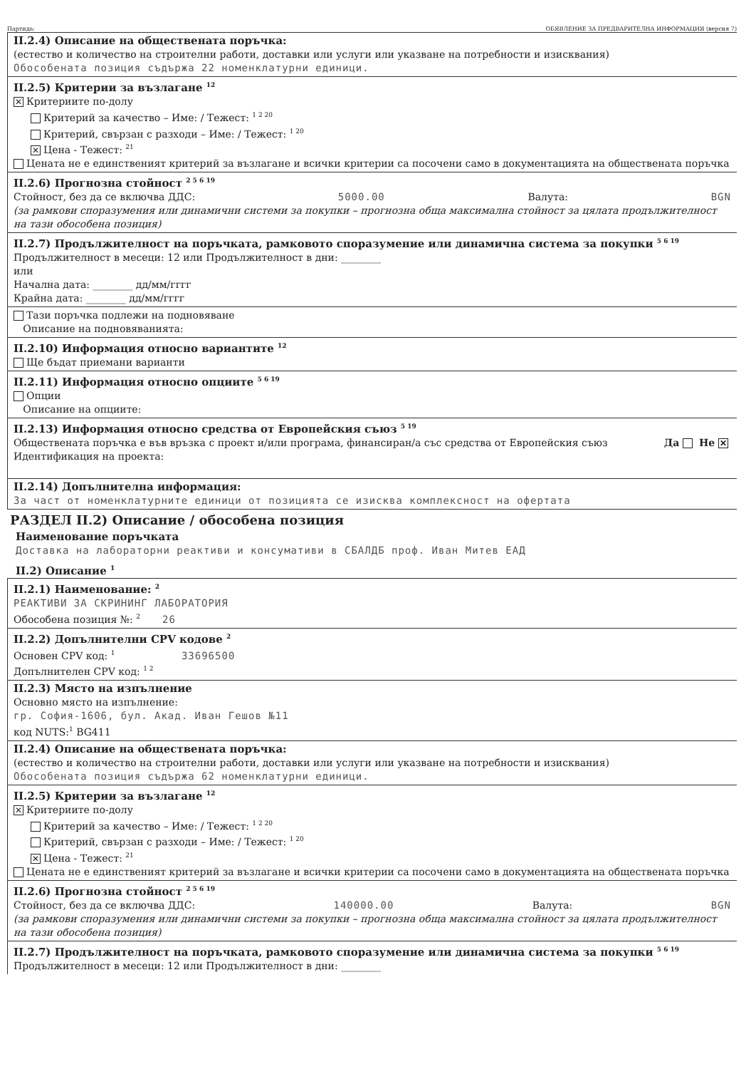Партида: ОБЯВЛЕНИЕ ЗА ПРЕДВАРИТЕЛНА ИНФОРМАЦИЯ (версия 7)
II.2.4) Описание на обществената поръчка:
(естество и количество на строителни работи, доставки или услуги или указване на потребности и изисквания)
Обособената позиция съдържа 22 номенклатурни единици.
II.2.5) Критерии за възлагане <sup>12</sup>
✕ Критериите по-долу
Критерий за качество – Име: / Тежест: <sup>1 2 20</sup>
Критерий, свързан с разходи – Име: / Тежест: <sup>1 20</sup>
✕ Цена - Тежест: <sup>21</sup>
Цената не е единственият критерий за възлагане и всички критерии са посочени само в документацията на обществената поръчка
II.2.6) Прогнозна стойност <sup>2 5 6 19</sup>
Стойност, без да се включва ДДС: 5000.00 Валута: BGN
(за рамкови споразумения или динамични системи за покупки – прогнозна обща максимална стойност за цялата продължителност на тази обособена позиция)
II.2.7) Продължителност на поръчката, рамковото споразумение или динамична система за покупки <sup>5 6 19</sup>
Продължителност в месеци: 12 или Продължителност в дни: ________
или
Начална дата: ________ дд/мм/гггг
Крайна дата: ________ дд/мм/гггг
Тази поръчка подлежи на подновяване
Описание на подновяванията:
II.2.10) Информация относно вариантите <sup>12</sup>
Ще бъдат приемани варианти
II.2.11) Информация относно опциите <sup>5 6 19</sup>
Опции
Описание на опциите:
II.2.13) Информация относно средства от Европейския съюз <sup>5 19</sup>
Обществената поръчка е във връзка с проект и/или програма, финансиран/а със средства от Европейския съюз Да Не ✕
Идентификация на проекта:
II.2.14) Допълнителна информация:
За част от номенклатурните единици от позицията се изисква комплексност на офертата
РАЗДЕЛ II.2) Описание / обособена позиция
Наименование поръчката
Доставка на лабораторни реактиви и консумативи в СБАЛДБ проф. Иван Митев ЕАД
II.2) Описание <sup>1</sup>
II.2.1) Наименование: <sup>2</sup>
РЕАКТИВИ ЗА СКРИНИНГ ЛАБОРАТОРИЯ
Обособена позиция №: <sup>2</sup> 26
II.2.2) Допълнителни CPV кодове <sup>2</sup>
Основен CPV код: <sup>1</sup> 33696500
Допълнителен CPV код: <sup>1 2</sup>
II.2.3) Място на изпълнение
Основно място на изпълнение:
гр. София-1606, бул. Акад. Иван Гешов №11
код NUTS:<sup>1</sup> BG411
II.2.4) Описание на обществената поръчка:
(естество и количество на строителни работи, доставки или услуги или указване на потребности и изисквания)
Обособената позиция съдържа 62 номенклатурни единици.
II.2.5) Критерии за възлагане <sup>12</sup>
✕ Критериите по-долу
Критерий за качество – Име: / Тежест: <sup>1 2 20</sup>
Критерий, свързан с разходи – Име: / Тежест: <sup>1 20</sup>
✕ Цена - Тежест: <sup>21</sup>
Цената не е единственият критерий за възлагане и всички критерии са посочени само в документацията на обществената поръчка
II.2.6) Прогнозна стойност <sup>2 5 6 19</sup>
Стойност, без да се включва ДДС: 140000.00 Валута: BGN
(за рамкови споразумения или динамични системи за покупки – прогнозна обща максимална стойност за цялата продължителност на тази обособена позиция)
II.2.7) Продължителност на поръчката, рамковото споразумение или динамична система за покупки <sup>5 6 19</sup>
Продължителност в месеци: 12 или Продължителност в дни: ________